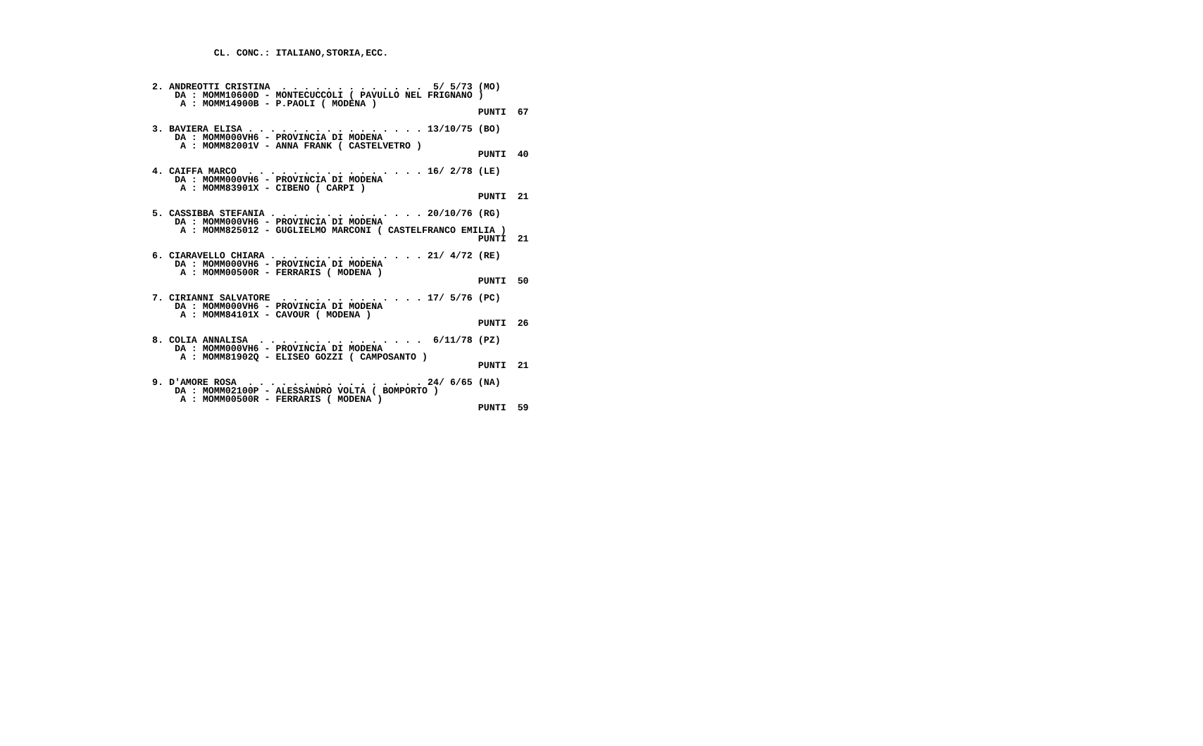CL. CONC.: ITALIANO,STORIA,ECC.



 2. ANDREOTTI CRISTINA  . . . . . . . . . . . . .  5/ 5/73 (MO)
     DA : MOMM10600D - MONTECUCCOLI ( PAVULLO NEL FRIGNANO )
      A : MOMM14900B - P.PAOLI ( MODENA )
                                                           PUNTI  67

 3. BAVIERA ELISA . . . . . . . . . . . . . . . . 13/10/75 (BO)
     DA : MOMM000VH6 - PROVINCIA DI MODENA
      A : MOMM82001V - ANNA FRANK ( CASTELVETRO )
                                                           PUNTI  40

 4. CAIFFA MARCO  . . . . . . . . . . . . . . . . 16/ 2/78 (LE)
     DA : MOMM000VH6 - PROVINCIA DI MODENA
      A : MOMM83901X - CIBENO ( CARPI )
                                                           PUNTI  21

 5. CASSIBBA STEFANIA . . . . . . . . . . . . . . 20/10/76 (RG)
     DA : MOMM000VH6 - PROVINCIA DI MODENA
      A : MOMM825012 - GUGLIELMO MARCONI ( CASTELFRANCO EMILIA )
                                                           PUNTI  21

 6. CIARAVELLO CHIARA . . . . . . . . . . . . . . 21/ 4/72 (RE)
     DA : MOMM000VH6 - PROVINCIA DI MODENA
      A : MOMM00500R - FERRARIS ( MODENA )
                                                           PUNTI  50

 7. CIRIANNI SALVATORE  . . . . . . . . . . . . . 17/ 5/76 (PC)
     DA : MOMM000VH6 - PROVINCIA DI MODENA
      A : MOMM84101X - CAVOUR ( MODENA )
                                                           PUNTI  26

 8. COLIA ANNALISA  . . . . . . . . . . . . . . .  6/11/78 (PZ)
     DA : MOMM000VH6 - PROVINCIA DI MODENA
      A : MOMM81902Q - ELISEO GOZZI ( CAMPOSANTO )
                                                           PUNTI  21

 9. D'AMORE ROSA  . . . . . . . . . . . . . . . . 24/ 6/65 (NA)
     DA : MOMM02100P - ALESSANDRO VOLTA ( BOMPORTO )
      A : MOMM00500R - FERRARIS ( MODENA )
                                                           PUNTI  59